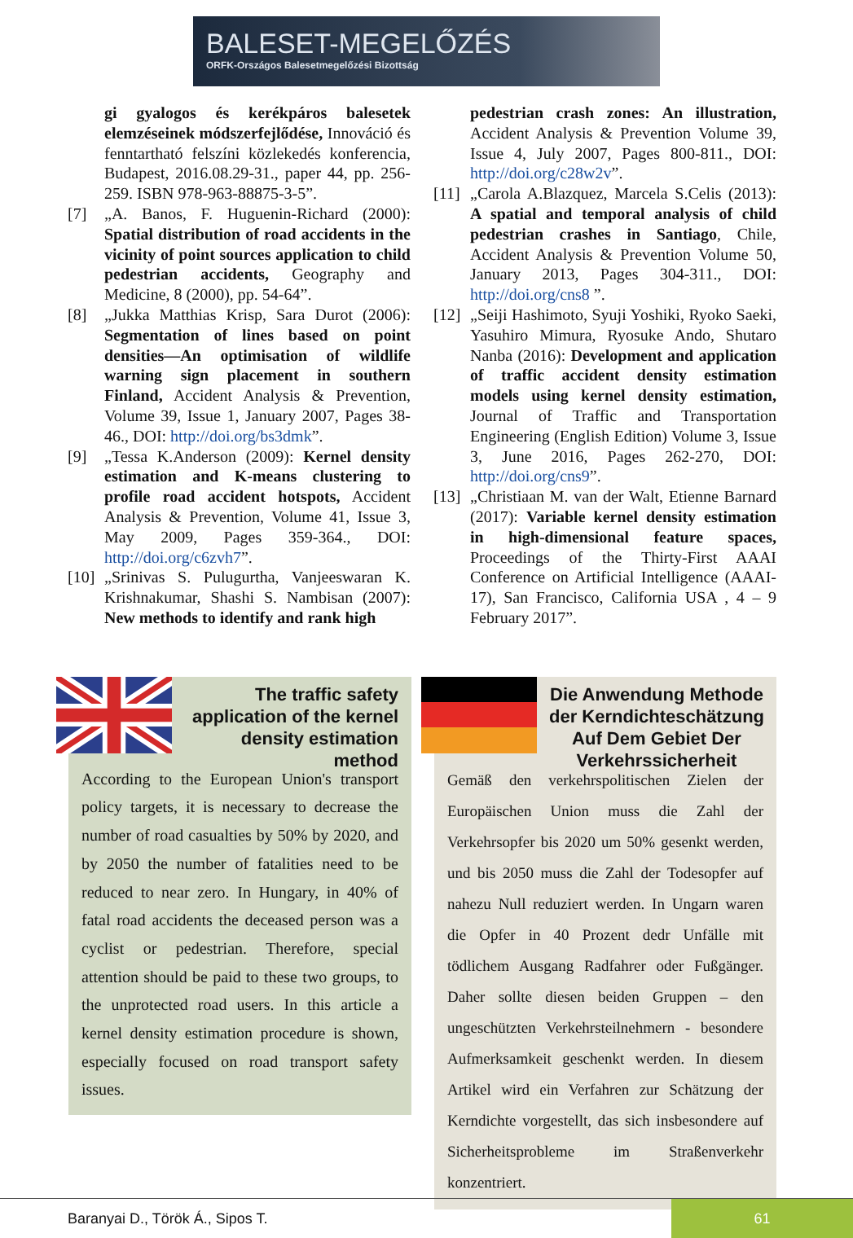BALESET-MEGELŐZÉS
ORFK-Országos Balesetmegelőzési Bizottság
gi gyalogos és kerékpáros balesetek elemzéseinek módszerfejlődése, Innováció és fenntartható felszíni közlekedés konferencia, Budapest, 2016.08.29-31., paper 44, pp. 256-259. ISBN 978-963-88875-3-5”.
[7] „A. Banos, F. Huguenin-Richard (2000): Spatial distribution of road accidents in the vicinity of point sources application to child pedestrian accidents, Geography and Medicine, 8 (2000), pp. 54-64”.
[8] „Jukka Matthias Krisp, Sara Durot (2006): Segmentation of lines based on point densities—An optimisation of wildlife warning sign placement in southern Finland, Accident Analysis & Prevention, Volume 39, Issue 1, January 2007, Pages 38-46., DOI: http://doi.org/bs3dmk”.
[9] „Tessa K.Anderson (2009): Kernel density estimation and K-means clustering to profile road accident hotspots, Accident Analysis & Prevention, Volume 41, Issue 3, May 2009, Pages 359-364., DOI: http://doi.org/c6zvh7”.
[10] „Srinivas S. Pulugurtha, Vanjeeswaran K. Krishnakumar, Shashi S. Nambisan (2007): New methods to identify and rank high
pedestrian crash zones: An illustration, Accident Analysis & Prevention Volume 39, Issue 4, July 2007, Pages 800-811., DOI: http://doi.org/c28w2v”.
[11] „Carola A.Blazquez, Marcela S.Celis (2013): A spatial and temporal analysis of child pedestrian crashes in Santiago, Chile, Accident Analysis & Prevention Volume 50, January 2013, Pages 304-311., DOI: http://doi.org/cns8 ”.
[12] „Seiji Hashimoto, Syuji Yoshiki, Ryoko Saeki, Yasuhiro Mimura, Ryosuke Ando, Shutaro Nanba (2016): Development and application of traffic accident density estimation models using kernel density estimation, Journal of Traffic and Transportation Engineering (English Edition) Volume 3, Issue 3, June 2016, Pages 262-270, DOI: http://doi.org/cns9”.
[13] „Christiaan M. van der Walt, Etienne Barnard (2017): Variable kernel density estimation in high-dimensional feature spaces, Proceedings of the Thirty-First AAAI Conference on Artificial Intelligence (AAAI-17), San Francisco, California USA , 4 – 9 February 2017”.
The traffic safety application of the kernel density estimation method
According to the European Union's transport policy targets, it is necessary to decrease the number of road casualties by 50% by 2020, and by 2050 the number of fatalities need to be reduced to near zero. In Hungary, in 40% of fatal road accidents the deceased person was a cyclist or pedestrian. Therefore, special attention should be paid to these two groups, to the unprotected road users. In this article a kernel density estimation procedure is shown, especially focused on road transport safety issues.
Die Anwendung Methode der Kerndichteschätzung Auf Dem Gebiet Der Verkehrssicherheit
Gemäß den verkehrspolitischen Zielen der Europäischen Union muss die Zahl der Verkehrsopfer bis 2020 um 50% gesenkt werden, und bis 2050 muss die Zahl der Todesopfer auf nahezu Null reduziert werden. In Ungarn waren die Opfer in 40 Prozent dedr Unfälle mit tödlichem Ausgang Radfahrer oder Fußgänger. Daher sollte diesen beiden Gruppen – den ungeschützten Verkehrsteilnehmern - besondere Aufmerksamkeit geschenkt werden. In diesem Artikel wird ein Verfahren zur Schätzung der Kerndichte vorgestellt, das sich insbesondere auf Sicherheitsprobleme im Straßenverkehr konzentriert.
Baranyai D., Török Á., Sipos T.
61